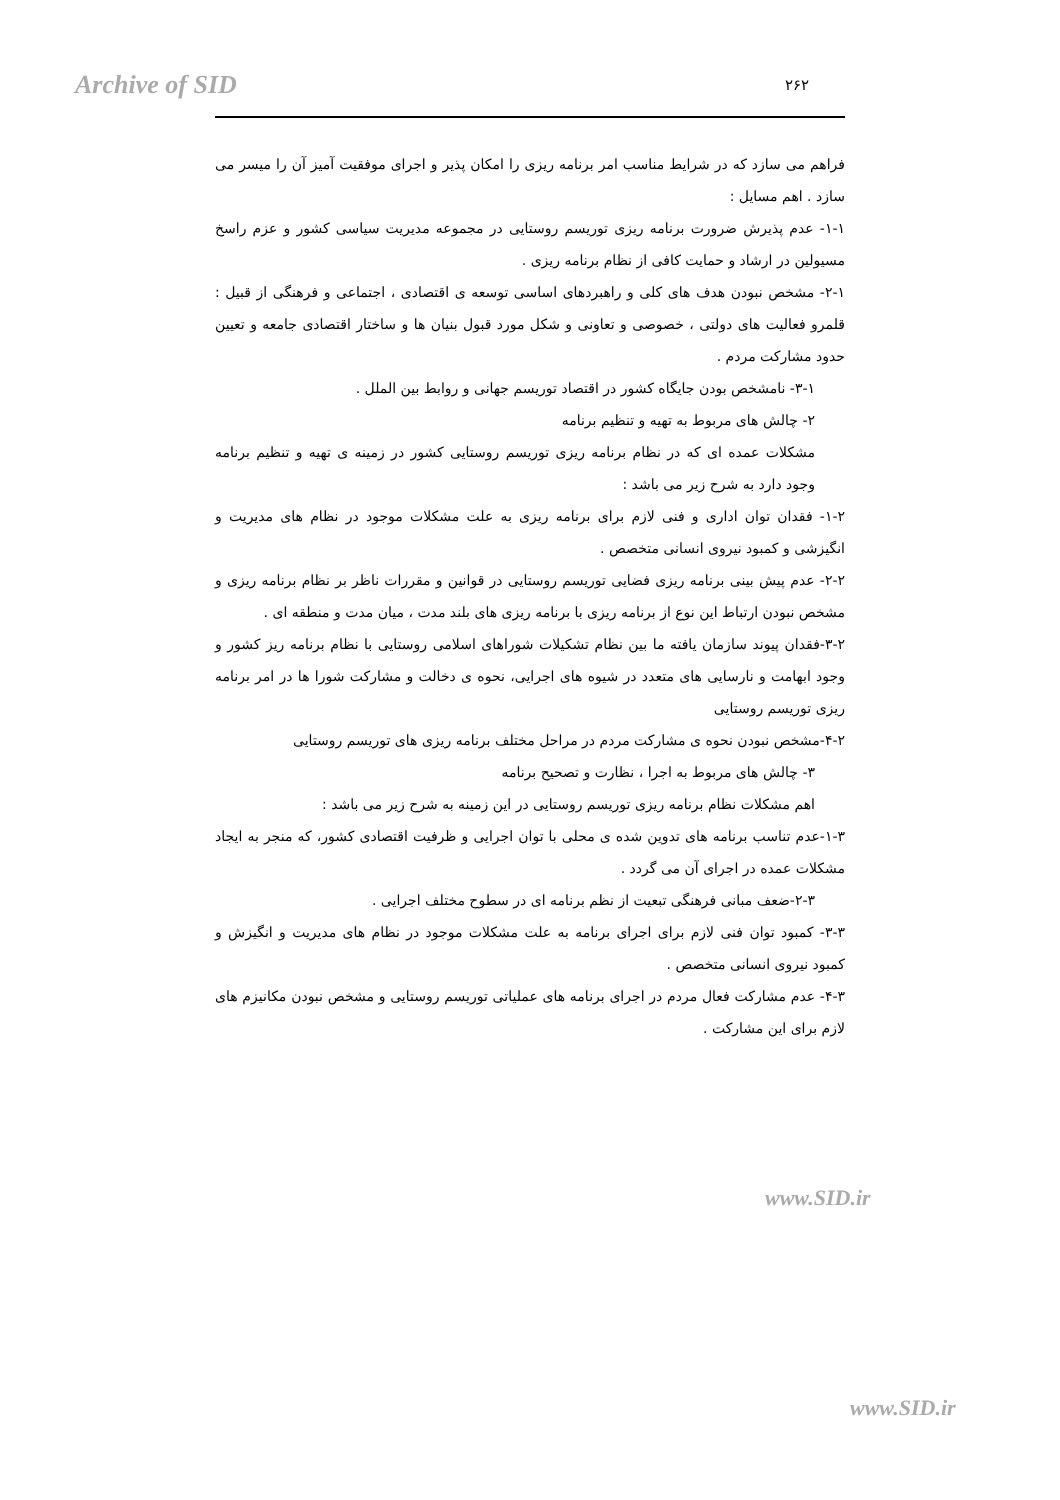Archive of SID ۲۶۲
فراهم می سازد که در شرایط مناسب امر برنامه ریزی را امکان پذیر و اجرای موفقیت آمیز آن را میسر می سازد . اهم مسایل :
۱-۱- عدم پذیرش ضرورت برنامه ریزی توریسم روستایی در مجموعه مدیریت سیاسی کشور و عزم راسخ مسیولین در ارشاد و حمایت کافی از نظام برنامه ریزی .
۲-۱- مشخص نبودن هدف های کلی و راهبردهای اساسی توسعه ی اقتصادی ، اجتماعی و فرهنگی از قبیل : قلمرو فعالیت های دولتی ، خصوصی و تعاونی و شکل مورد قبول بنیان ها و ساختار اقتصادی جامعه و تعیین حدود مشارکت مردم .
۳-۱- نامشخص بودن جایگاه کشور در اقتصاد توریسم جهانی و روابط بین الملل .
۲- چالش های مربوط به تهیه و تنظیم برنامه
مشکلات عمده ای که در نظام برنامه ریزی توریسم روستایی کشور در زمینه ی تهیه و تنظیم برنامه وجود دارد به شرح زیر می باشد :
۱-۲- فقدان توان اداری و فنی لازم برای برنامه ریزی به علت مشکلات موجود در نظام های مدیریت و انگیزشی و کمبود نیروی انسانی متخصص .
۲-۲- عدم پیش بینی برنامه ریزی فضایی توریسم روستایی در قوانین و مقررات ناظر بر نظام برنامه ریزی و مشخص نبودن ارتباط این نوع از برنامه ریزی با برنامه ریزی های بلند مدت ، میان مدت و منطقه ای .
۳-۲-فقدان پیوند سازمان یافته ما بین نظام تشکیلات شوراهای اسلامی روستایی با نظام برنامه ریز کشور و وجود ابهامت و نارسایی های متعدد در شیوه های اجرایی، نحوه ی دخالت و مشارکت شورا ها در امر برنامه ریزی توریسم روستایی
۴-۲-مشخص نبودن نحوه ی مشارکت مردم در مراحل مختلف برنامه ریزی های توریسم روستایی
۳- چالش های مربوط به اجرا ، نظارت و تصحیح برنامه
اهم مشکلات نظام برنامه ریزی توریسم روستایی در این زمینه به شرح زیر می باشد :
۱-۳-عدم تناسب برنامه های تدوین شده ی محلی با توان اجرایی و ظرفیت اقتصادی کشور، که منجر به ایجاد مشکلات عمده در اجرای آن می گردد .
۲-۳-ضعف مبانی فرهنگی تبعیت از نظم برنامه ای در سطوح مختلف اجرایی .
۳-۳- کمبود توان فنی لازم برای اجرای برنامه به علت مشکلات موجود در نظام های مدیریت و انگیزش و کمبود نیروی انسانی متخصص .
۴-۳- عدم مشارکت فعال مردم در اجرای برنامه های عملیاتی توریسم روستایی و مشخص نبودن مکانیزم های لازم برای این مشارکت .
www.SID.ir
www.SID.ir